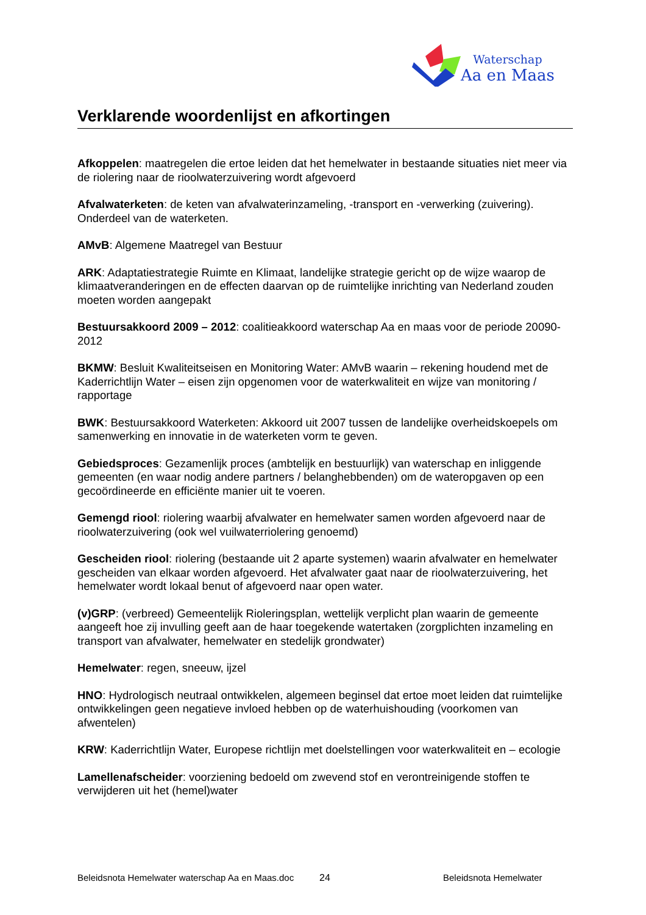Waterschap
Aa en Maas
Verklarende woordenlijst en afkortingen
Afkoppelen: maatregelen die ertoe leiden dat het hemelwater in bestaande situaties niet meer via de riolering naar de rioolwaterzuivering wordt afgevoerd
Afvalwaterketen: de keten van afvalwaterinzameling, -transport en -verwerking (zuivering). Onderdeel van de waterketen.
AMvB: Algemene Maatregel van Bestuur
ARK: Adaptatiestrategie Ruimte en Klimaat, landelijke strategie gericht op de wijze waarop de klimaatveranderingen en de effecten daarvan op de ruimtelijke inrichting van Nederland zouden moeten worden aangepakt
Bestuursakkoord 2009 – 2012: coalitieakkoord waterschap Aa en maas voor de periode 20090-2012
BKMW: Besluit Kwaliteitseisen en Monitoring Water: AMvB waarin – rekening houdend met de Kaderrichtlijn Water – eisen zijn opgenomen voor de waterkwaliteit en wijze van monitoring / rapportage
BWK: Bestuursakkoord Waterketen: Akkoord uit 2007 tussen de landelijke overheidskoepels om samenwerking en innovatie in de waterketen vorm te geven.
Gebiedsproces: Gezamenlijk proces (ambtelijk en bestuurlijk) van waterschap en inliggende gemeenten (en waar nodig andere partners / belanghebbenden) om de wateropgaven op een gecoördineerde en efficiënte manier uit te voeren.
Gemengd riool: riolering waarbij afvalwater en hemelwater samen worden afgevoerd naar de rioolwaterzuivering (ook wel vuilwaterriolering genoemd)
Gescheiden riool: riolering (bestaande uit 2 aparte systemen) waarin afvalwater en hemelwater gescheiden van elkaar worden afgevoerd. Het afvalwater gaat naar de rioolwaterzuivering, het hemelwater wordt lokaal benut of afgevoerd naar open water.
(v)GRP: (verbreed) Gemeentelijk Rioleringsplan, wettelijk verplicht plan waarin de gemeente aangeeft hoe zij invulling geeft aan de haar toegekende watertaken (zorgplichten inzameling en transport van afvalwater, hemelwater en stedelijk grondwater)
Hemelwater: regen, sneeuw, ijzel
HNO: Hydrologisch neutraal ontwikkelen, algemeen beginsel dat ertoe moet leiden dat ruimtelijke ontwikkelingen geen negatieve invloed hebben op de waterhuishouding (voorkomen van afwentelen)
KRW: Kaderrichtlijn Water, Europese richtlijn met doelstellingen voor waterkwaliteit en – ecologie
Lamellenafscheider: voorziening bedoeld om zwevend stof en verontreinigende stoffen te verwijderen uit het (hemel)water
Beleidsnota Hemelwater waterschap Aa en Maas.doc 24 Beleidsnota Hemelwater